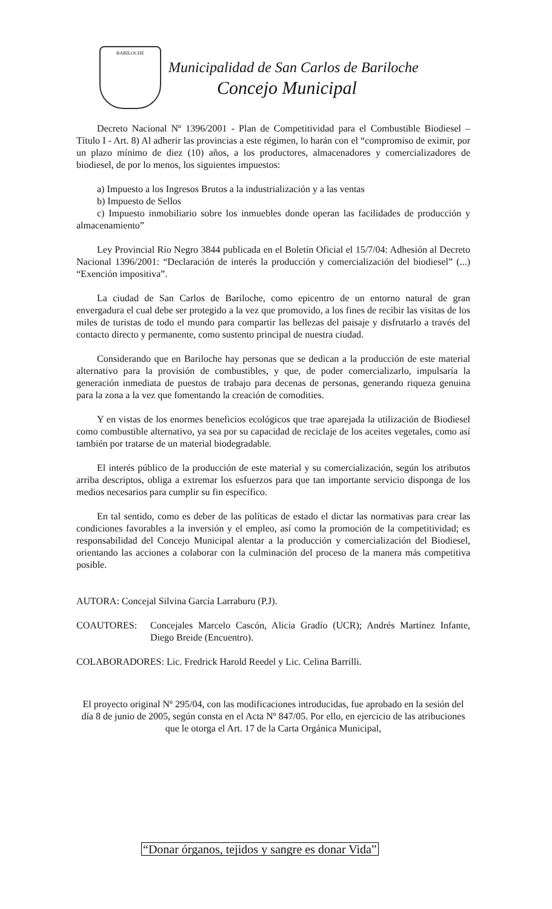BARILOCHE
Municipalidad de San Carlos de Bariloche
Concejo Municipal
Decreto Nacional Nº 1396/2001 - Plan de Competitividad para el Combustible Biodiesel – Título I - Art. 8) Al adherir las provincias a este régimen, lo harán con el “compromiso de eximir, por un plazo mínimo de diez (10) años, a los productores, almacenadores y comercializadores de biodiesel, de por lo menos, los siguientes impuestos:
a) Impuesto a los Ingresos Brutos a la industrialización y a las ventas
b) Impuesto de Sellos
c) Impuesto inmobiliario sobre los inmuebles donde operan las facilidades de producción y almacenamiento”
Ley Provincial Río Negro 3844 publicada en el Boletín Oficial el 15/7/04: Adhesión al Decreto Nacional 1396/2001: “Declaración de interés la producción y comercialización del biodiesel” (...) “Exención impositiva”.
La ciudad de San Carlos de Bariloche, como epicentro de un entorno natural de gran envergadura el cual debe ser protegido a la vez que promovido, a los fines de recibir las visitas de los miles de turistas de todo el mundo para compartir las bellezas del paisaje y disfrutarlo a través del contacto directo y permanente, como sustento principal de nuestra ciudad.
Considerando que en Bariloche hay personas que se dedican a la producción de este material alternativo para la provisión de combustibles, y que, de poder comercializarlo, impulsaría la generación inmediata de puestos de trabajo para decenas de personas, generando riqueza genuina para la zona a la vez que fomentando la creación de comodities.
Y en vistas de los enormes beneficios ecológicos que trae aparejada la utilización de Biodiesel como combustible alternativo, ya sea por su capacidad de reciclaje de los aceites vegetales, como así también por tratarse de un material biodegradable.
El interés público de la producción de este material y su comercialización, según los atributos arriba descriptos, obliga a extremar los esfuerzos para que tan importante servicio disponga de los medios necesarios para cumplir su fin específico.
En tal sentido, como es deber de las políticas de estado el dictar las normativas para crear las condiciones favorables a la inversión y el empleo, así como la promoción de la competitividad; es responsabilidad del Concejo Municipal alentar a la producción y comercialización del Biodiesel, orientando las acciones a colaborar con la culminación del proceso de la manera más competitiva posible.
AUTORA: Concejal Silvina García Larraburu (P.J).
COAUTORES: Concejales Marcelo Cascón, Alicia Gradío (UCR); Andrés Martínez Infante, Diego Breide (Encuentro).
COLABORADORES: Lic. Fredrick Harold Reedel y Lic. Celina Barrilli.
El proyecto original Nº 295/04, con las modificaciones introducidas, fue aprobado en la sesión del día 8 de junio de 2005, según consta en el Acta Nº 847/05. Por ello, en ejercicio de las atribuciones que le otorga el Art. 17 de la Carta Orgánica Municipal,
“Donar órganos, tejidos y sangre es donar Vida”